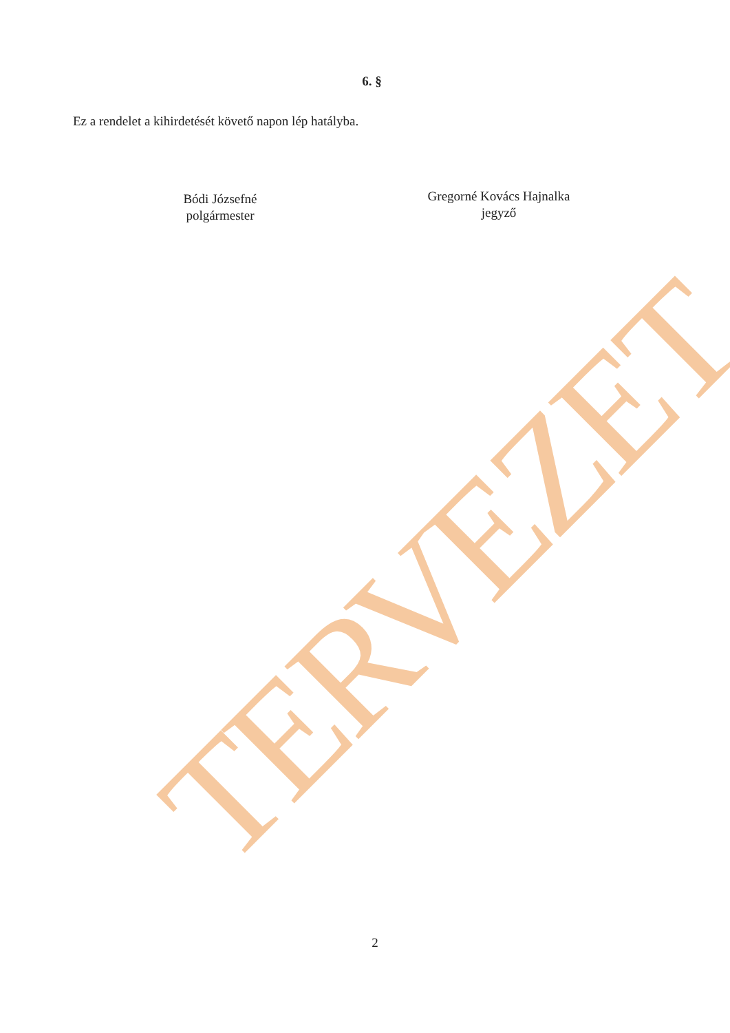TERVEZET
6. §
Ez a rendelet a kihirdetését követő napon lép hatályba.
Bódi Józsefné
polgármester
Gregorné Kovács Hajnalka
jegyző
2